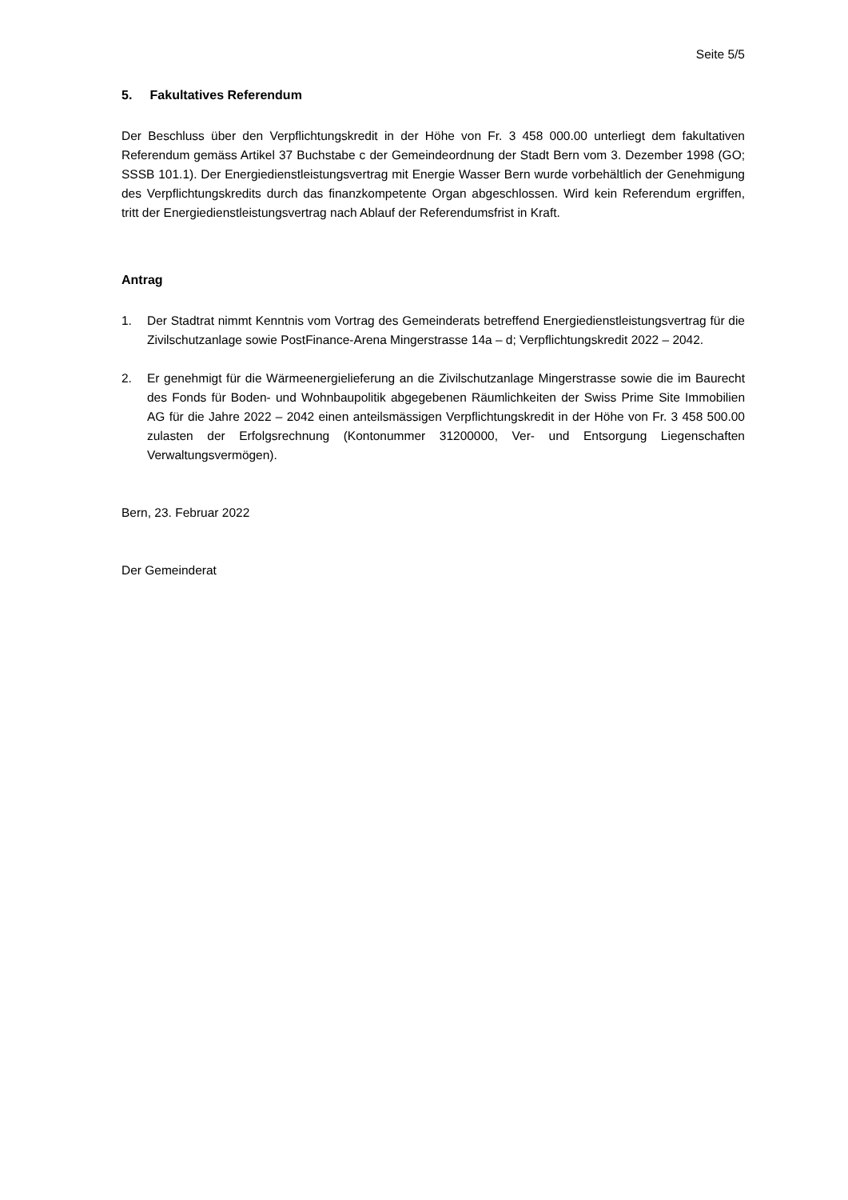Seite 5/5
5. Fakultatives Referendum
Der Beschluss über den Verpflichtungskredit in der Höhe von Fr. 3 458 000.00 unterliegt dem fakultativen Referendum gemäss Artikel 37 Buchstabe c der Gemeindeordnung der Stadt Bern vom 3. Dezember 1998 (GO; SSSB 101.1). Der Energiedienstleistungsvertrag mit Energie Wasser Bern wurde vorbehältlich der Genehmigung des Verpflichtungskredits durch das finanzkompetente Organ abgeschlossen. Wird kein Referendum ergriffen, tritt der Energiedienstleistungsvertrag nach Ablauf der Referendumsfrist in Kraft.
Antrag
1. Der Stadtrat nimmt Kenntnis vom Vortrag des Gemeinderats betreffend Energiedienstleistungsvertrag für die Zivilschutzanlage sowie PostFinance-Arena Mingerstrasse 14a – d; Verpflichtungskredit 2022 – 2042.
2. Er genehmigt für die Wärmeenergielieferung an die Zivilschutzanlage Mingerstrasse sowie die im Baurecht des Fonds für Boden- und Wohnbaupolitik abgegebenen Räumlichkeiten der Swiss Prime Site Immobilien AG für die Jahre 2022 – 2042 einen anteilsmässigen Verpflichtungskredit in der Höhe von Fr. 3 458 500.00 zulasten der Erfolgsrechnung (Kontonummer 31200000, Ver- und Entsorgung Liegenschaften Verwaltungsvermögen).
Bern, 23. Februar 2022
Der Gemeinderat